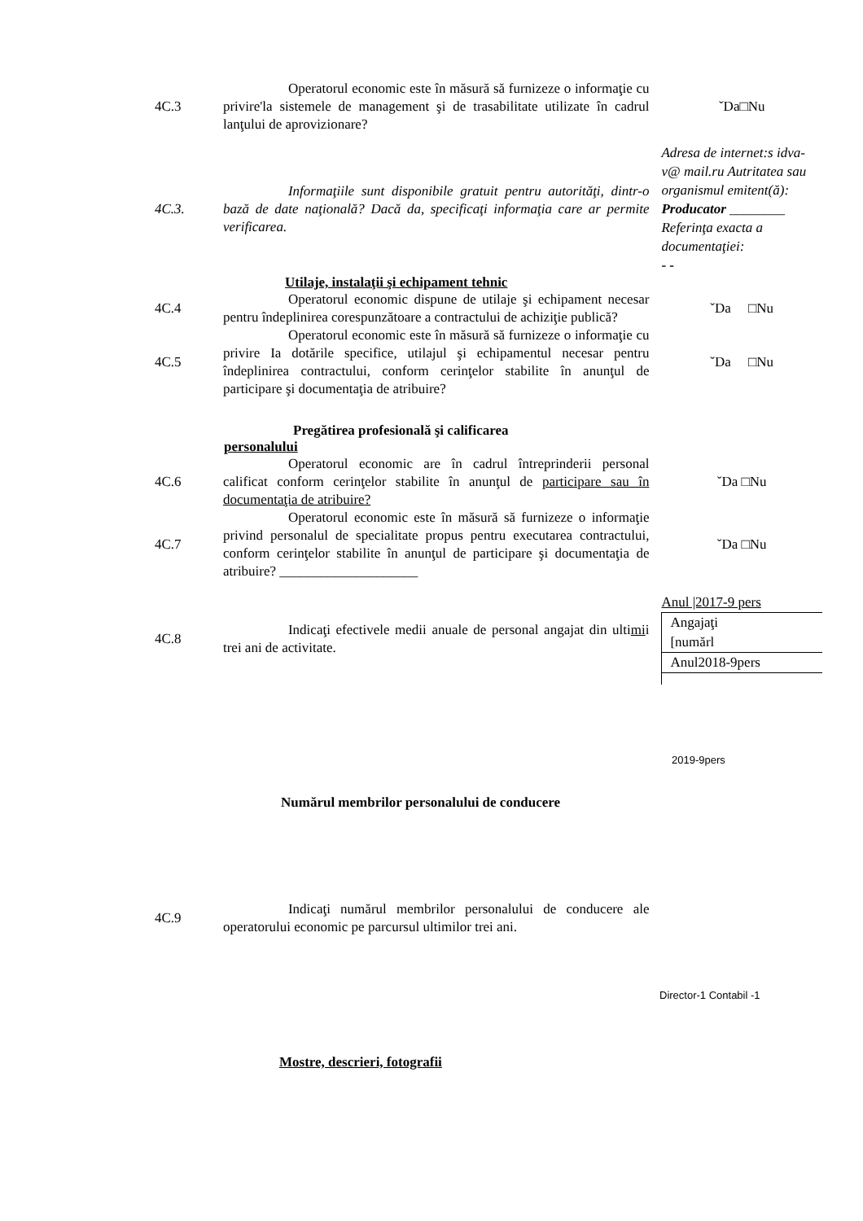4C.3
Operatorul economic este în măsură să furnizeze o informaţie cu privire'la sistemele de management şi de trasabilitate utilizate în cadrul lanţului de aprovizionare?
ˇDa□Nu
4C.3.
Informaţiile sunt disponibile gratuit pentru autorităţi, dintr-o bază de date naţională? Dacă da, specificaţi informaţia care ar permite verificarea.
Adresa de internet:s idva-v@ mail.ru Autritatea sau organismul emitent(ă):
Producator ________
Referinţa exacta a documentaţiei:
- -
Utilaje, instalaţii şi echipament tehnic
4C.4
Operatorul economic dispune de utilaje şi echipament necesar pentru îndeplinirea corespunzătoare a contractului de achiziţie publică?
ˇDa □Nu
4C.5
Operatorul economic este în măsură să furnizeze o informaţie cu privire Ia dotările specifice, utilajul şi echipamentul necesar pentru îndeplinirea contractului, conform cerinţelor stabilite în anunţul de participare şi documentaţia de atribuire?
ˇDa □Nu
Pregătirea profesională şi calificarea personalului
4C.6
Operatorul economic are în cadrul întreprinderii personal calificat conform cerinţelor stabilite în anunţul de participare sau în documentaţia de atribuire?
ˇDa □Nu
4C.7
Operatorul economic este în măsură să furnizeze o informaţie privind personalul de specialitate propus pentru executarea contractului, conform cerinţelor stabilite în anunţul de participare şi documentaţia de atribuire? ____________________
ˇDa □Nu
4C.8
Indicaţi efectivele medii anuale de personal angajat din ultimii trei ani de activitate.
Anul |2017-9 pers
Angajaţi
[numărl
Anul2018-9pers
2019-9pers
Numărul membrilor personalului de conducere
4C.9
Indicaţi numărul membrilor personalului de conducere ale operatorului economic pe parcursul ultimilor trei ani.
Director-1 Contabil -1
Mostre, descrieri, fotografii